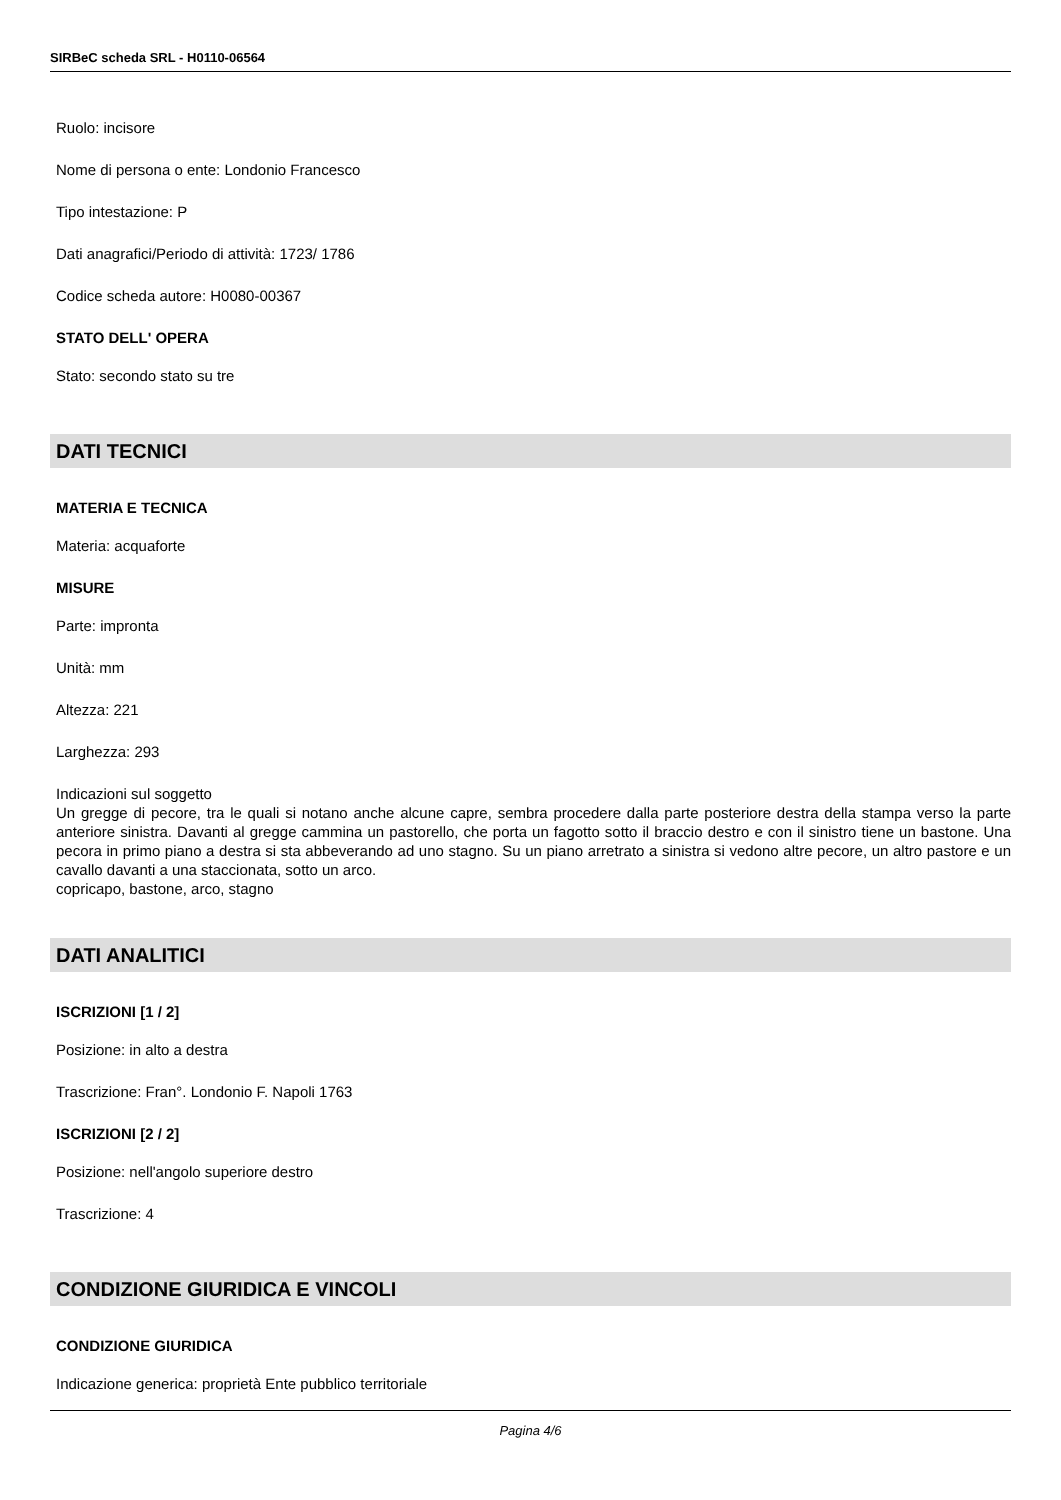SIRBeC scheda SRL - H0110-06564
Ruolo: incisore
Nome di persona o ente: Londonio Francesco
Tipo intestazione: P
Dati anagrafici/Periodo di attività: 1723/ 1786
Codice scheda autore: H0080-00367
STATO DELL' OPERA
Stato: secondo stato su tre
DATI TECNICI
MATERIA E TECNICA
Materia: acquaforte
MISURE
Parte: impronta
Unità: mm
Altezza: 221
Larghezza: 293
Indicazioni sul soggetto
Un gregge di pecore, tra le quali si notano anche alcune capre, sembra procedere dalla parte posteriore destra della stampa verso la parte anteriore sinistra. Davanti al gregge cammina un pastorello, che porta un fagotto sotto il braccio destro e con il sinistro tiene un bastone. Una pecora in primo piano a destra si sta abbeverando ad uno stagno. Su un piano arretrato a sinistra si vedono altre pecore, un altro pastore e un cavallo davanti a una staccionata, sotto un arco.
copricapo, bastone, arco, stagno
DATI ANALITICI
ISCRIZIONI [1 / 2]
Posizione: in alto a destra
Trascrizione: Fran°. Londonio F. Napoli 1763
ISCRIZIONI [2 / 2]
Posizione: nell'angolo superiore destro
Trascrizione: 4
CONDIZIONE GIURIDICA E VINCOLI
CONDIZIONE GIURIDICA
Indicazione generica: proprietà Ente pubblico territoriale
Pagina 4/6